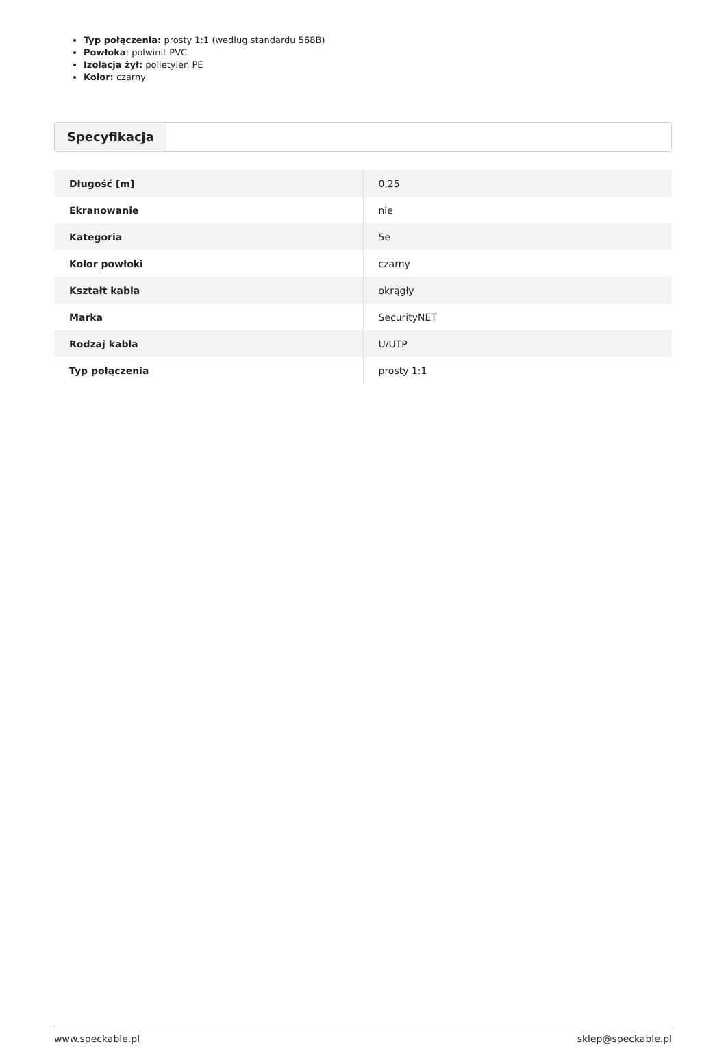Typ połączenia: prosty 1:1 (według standardu 568B)
Powłoka: polwinit PVC
Izolacja żył: polietylen PE
Kolor: czarny
Specyfikacja
| Długość [m] | 0,25 |
| Ekranowanie | nie |
| Kategoria | 5e |
| Kolor powłoki | czarny |
| Kształt kabla | okrągły |
| Marka | SecurityNET |
| Rodzaj kabla | U/UTP |
| Typ połączenia | prosty 1:1 |
www.speckable.pl sklep@speckable.pl